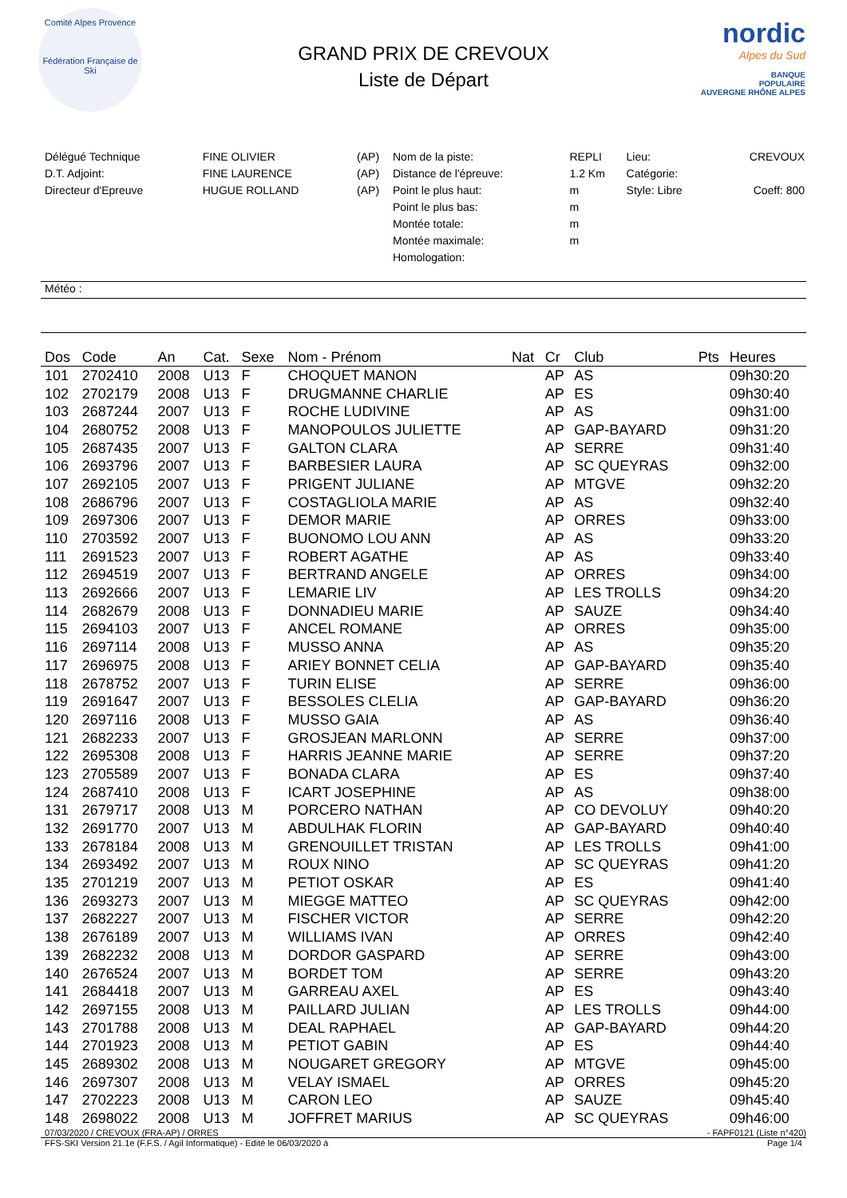Comité Alpes Provence
Fédération Française de Ski
GRAND PRIX DE CREVOUX
Liste de Départ
nordic
Alpes du Sud
BANQUE
POPULAIRE
AUVERGNE RHÔNE ALPES
| Délégué Technique | FINE OLIVIER | (AP) | Nom de la piste: | REPLI | Lieu: | CREVOUX |
| D.T. Adjoint: | FINE LAURENCE | (AP) | Distance de l'épreuve: | 1.2 Km | Catégorie: | |
| Directeur d'Epreuve | HUGUE ROLLAND | (AP) | Point le plus haut: | m | Style: Libre | Coeff: 800 |
| | | | Point le plus bas: | m | | |
| | | | Montée totale: | m | | |
| | | | Montée maximale: | m | | |
| | | | Homologation: | | | |
Météo :
| Dos | Code | An | Cat. | Sexe | Nom - Prénom | Nat | Cr | Club | Pts | Heures |
| --- | --- | --- | --- | --- | --- | --- | --- | --- | --- | --- |
| 101 | 2702410 | 2008 | U13 | F | CHOQUET MANON | | AP | AS | | 09h30:20 |
| 102 | 2702179 | 2008 | U13 | F | DRUGMANNE CHARLIE | | AP | ES | | 09h30:40 |
| 103 | 2687244 | 2007 | U13 | F | ROCHE LUDIVINE | | AP | AS | | 09h31:00 |
| 104 | 2680752 | 2008 | U13 | F | MANOPOULOS JULIETTE | | AP | GAP-BAYARD | | 09h31:20 |
| 105 | 2687435 | 2007 | U13 | F | GALTON CLARA | | AP | SERRE | | 09h31:40 |
| 106 | 2693796 | 2007 | U13 | F | BARBESIER LAURA | | AP | SC QUEYRAS | | 09h32:00 |
| 107 | 2692105 | 2007 | U13 | F | PRIGENT JULIANE | | AP | MTGVE | | 09h32:20 |
| 108 | 2686796 | 2007 | U13 | F | COSTAGLIOLA MARIE | | AP | AS | | 09h32:40 |
| 109 | 2697306 | 2007 | U13 | F | DEMOR MARIE | | AP | ORRES | | 09h33:00 |
| 110 | 2703592 | 2007 | U13 | F | BUONOMO LOU ANN | | AP | AS | | 09h33:20 |
| 111 | 2691523 | 2007 | U13 | F | ROBERT AGATHE | | AP | AS | | 09h33:40 |
| 112 | 2694519 | 2007 | U13 | F | BERTRAND ANGELE | | AP | ORRES | | 09h34:00 |
| 113 | 2692666 | 2007 | U13 | F | LEMARIE LIV | | AP | LES TROLLS | | 09h34:20 |
| 114 | 2682679 | 2008 | U13 | F | DONNADIEU MARIE | | AP | SAUZE | | 09h34:40 |
| 115 | 2694103 | 2007 | U13 | F | ANCEL ROMANE | | AP | ORRES | | 09h35:00 |
| 116 | 2697114 | 2008 | U13 | F | MUSSO ANNA | | AP | AS | | 09h35:20 |
| 117 | 2696975 | 2008 | U13 | F | ARIEY BONNET CELIA | | AP | GAP-BAYARD | | 09h35:40 |
| 118 | 2678752 | 2007 | U13 | F | TURIN ELISE | | AP | SERRE | | 09h36:00 |
| 119 | 2691647 | 2007 | U13 | F | BESSOLES CLELIA | | AP | GAP-BAYARD | | 09h36:20 |
| 120 | 2697116 | 2008 | U13 | F | MUSSO GAIA | | AP | AS | | 09h36:40 |
| 121 | 2682233 | 2007 | U13 | F | GROSJEAN MARLONN | | AP | SERRE | | 09h37:00 |
| 122 | 2695308 | 2008 | U13 | F | HARRIS JEANNE MARIE | | AP | SERRE | | 09h37:20 |
| 123 | 2705589 | 2007 | U13 | F | BONADA CLARA | | AP | ES | | 09h37:40 |
| 124 | 2687410 | 2008 | U13 | F | ICART JOSEPHINE | | AP | AS | | 09h38:00 |
| 131 | 2679717 | 2008 | U13 | M | PORCERO NATHAN | | AP | CO DEVOLUY | | 09h40:20 |
| 132 | 2691770 | 2007 | U13 | M | ABDULHAK FLORIN | | AP | GAP-BAYARD | | 09h40:40 |
| 133 | 2678184 | 2008 | U13 | M | GRENOUILLET TRISTAN | | AP | LES TROLLS | | 09h41:00 |
| 134 | 2693492 | 2007 | U13 | M | ROUX NINO | | AP | SC QUEYRAS | | 09h41:20 |
| 135 | 2701219 | 2007 | U13 | M | PETIOT OSKAR | | AP | ES | | 09h41:40 |
| 136 | 2693273 | 2007 | U13 | M | MIEGGE MATTEO | | AP | SC QUEYRAS | | 09h42:00 |
| 137 | 2682227 | 2007 | U13 | M | FISCHER VICTOR | | AP | SERRE | | 09h42:20 |
| 138 | 2676189 | 2007 | U13 | M | WILLIAMS IVAN | | AP | ORRES | | 09h42:40 |
| 139 | 2682232 | 2008 | U13 | M | DORDOR GASPARD | | AP | SERRE | | 09h43:00 |
| 140 | 2676524 | 2007 | U13 | M | BORDET TOM | | AP | SERRE | | 09h43:20 |
| 141 | 2684418 | 2007 | U13 | M | GARREAU AXEL | | AP | ES | | 09h43:40 |
| 142 | 2697155 | 2008 | U13 | M | PAILLARD JULIAN | | AP | LES TROLLS | | 09h44:00 |
| 143 | 2701788 | 2008 | U13 | M | DEAL RAPHAEL | | AP | GAP-BAYARD | | 09h44:20 |
| 144 | 2701923 | 2008 | U13 | M | PETIOT GABIN | | AP | ES | | 09h44:40 |
| 145 | 2689302 | 2008 | U13 | M | NOUGARET GREGORY | | AP | MTGVE | | 09h45:00 |
| 146 | 2697307 | 2008 | U13 | M | VELAY ISMAEL | | AP | ORRES | | 09h45:20 |
| 147 | 2702223 | 2008 | U13 | M | CARON LEO | | AP | SAUZE | | 09h45:40 |
| 148 | 2698022 | 2008 | U13 | M | JOFFRET MARIUS | | AP | SC QUEYRAS | | 09h46:00 |
07/03/2020 / CREVOUX (FRA-AP) / ORRES - FAPF0121 (Liste n°420)
FFS-SKI Version 21.1e (F.F.S. / Agil Informatique) - Edité le 06/03/2020 à Page 1/4